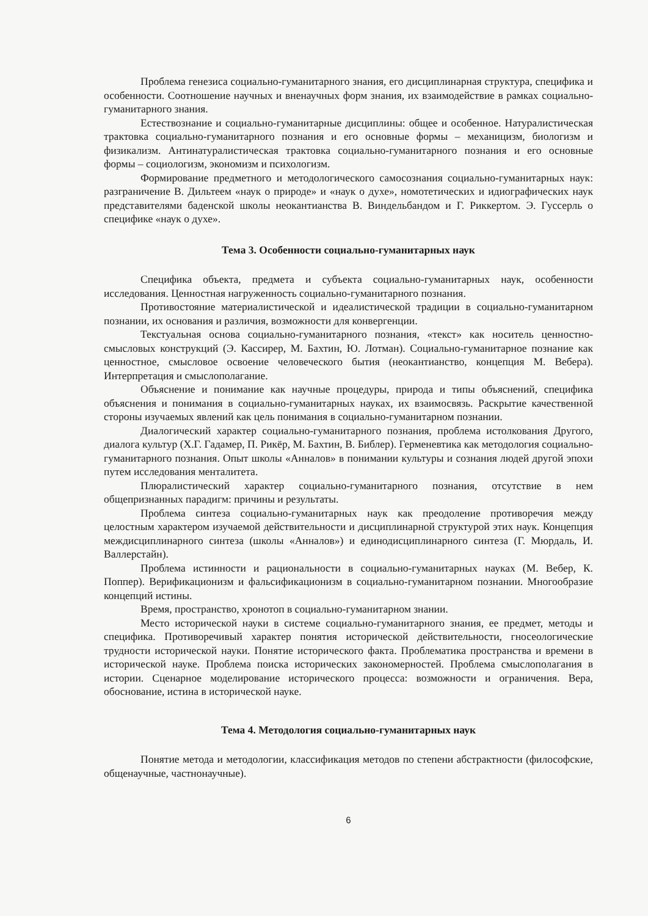Проблема генезиса социально-гуманитарного знания, его дисциплинарная структура, специфика и особенности. Соотношение научных и вненаучных форм знания, их взаимодействие в рамках социально-гуманитарного знания.
Естествознание и социально-гуманитарные дисциплины: общее и особенное. Натуралистическая трактовка социально-гуманитарного познания и его основные формы – механицизм, биологизм и физикализм. Антинатуралистическая трактовка социально-гуманитарного познания и его основные формы – социологизм, экономизм и психологизм.
Формирование предметного и методологического самосознания социально-гуманитарных наук: разграничение В. Дильтеем «наук о природе» и «наук о духе», номотетических и идиографических наук представителями баденской школы неокантианства В. Виндельбандом и Г. Риккертом. Э. Гуссерль о специфике «наук о духе».
Тема 3. Особенности социально-гуманитарных наук
Специфика объекта, предмета и субъекта социально-гуманитарных наук, особенности исследования. Ценностная нагруженность социально-гуманитарного познания.
Противостояние материалистической и идеалистической традиции в социально-гуманитарном познании, их основания и различия, возможности для конвергенции.
Текстуальная основа социально-гуманитарного познания, «текст» как носитель ценностно-смысловых конструкций (Э. Кассирер, М. Бахтин, Ю. Лотман). Социально-гуманитарное познание как ценностное, смысловое освоение человеческого бытия (неокантианство, концепция М. Вебера). Интерпретация и смыслополагание.
Объяснение и понимание как научные процедуры, природа и типы объяснений, специфика объяснения и понимания в социально-гуманитарных науках, их взаимосвязь. Раскрытие качественной стороны изучаемых явлений как цель понимания в социально-гуманитарном познании.
Диалогический характер социально-гуманитарного познания, проблема истолкования Другого, диалога культур (Х.Г. Гадамер, П. Рикёр, М. Бахтин, В. Библер). Герменевтика как методология социально-гуманитарного познания. Опыт школы «Анналов» в понимании культуры и сознания людей другой эпохи путем исследования менталитета.
Плюралистический характер социально-гуманитарного познания, отсутствие в нем общепризнанных парадигм: причины и результаты.
Проблема синтеза социально-гуманитарных наук как преодоление противоречия между целостным характером изучаемой действительности и дисциплинарной структурой этих наук. Концепция междисциплинарного синтеза (школы «Анналов») и единодисциплинарного синтеза (Г. Мюрдаль, И. Валлерстайн).
Проблема истинности и рациональности в социально-гуманитарных науках (М. Вебер, К. Поппер). Верификационизм и фальсификационизм в социально-гуманитарном познании. Многообразие концепций истины.
Время, пространство, хронотоп в социально-гуманитарном знании.
Место исторической науки в системе социально-гуманитарного знания, ее предмет, методы и специфика. Противоречивый характер понятия исторической действительности, гносеологические трудности исторической науки. Понятие исторического факта. Проблематика пространства и времени в исторической науке. Проблема поиска исторических закономерностей. Проблема смыслополагания в истории. Сценарное моделирование исторического процесса: возможности и ограничения. Вера, обоснование, истина в исторической науке.
Тема 4. Методология социально-гуманитарных наук
Понятие метода и методологии, классификация методов по степени абстрактности (философские, общенаучные, частнонаучные).
6